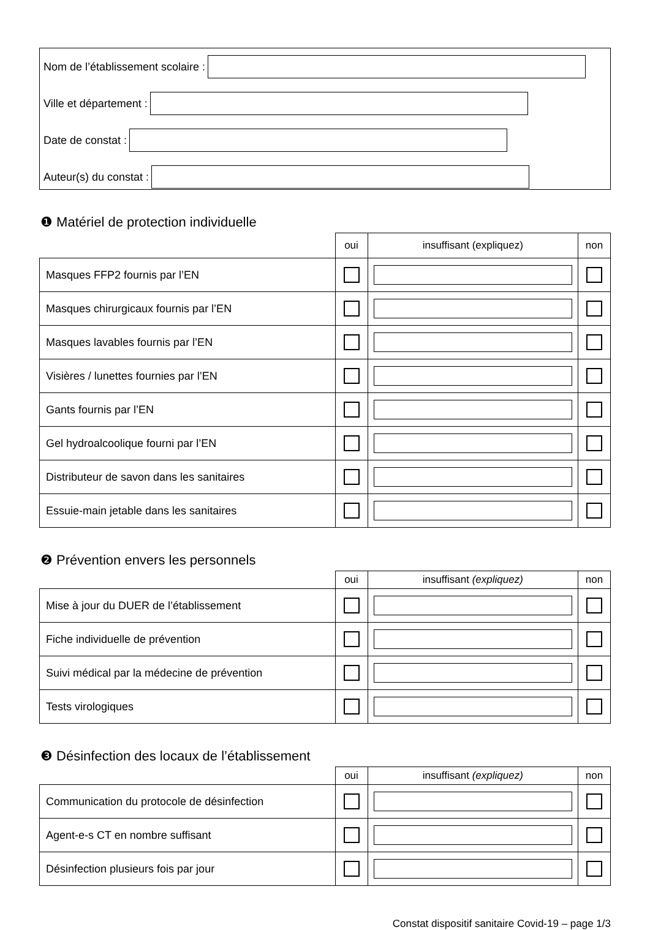Nom de l’établissement scolaire :
Ville et département :
Date de constat :
Auteur(s) du constat :
❶ Matériel de protection individuelle
| | oui | insuffisant (expliquez) | non |
| --- | --- | --- | --- |
| Masques FFP2 fournis par l’EN | | | |
| Masques chirurgicaux fournis par l’EN | | | |
| Masques lavables fournis par l’EN | | | |
| Visières / lunettes fournies par l’EN | | | |
| Gants fournis par l’EN | | | |
| Gel hydroalcoolique fourni par l’EN | | | |
| Distributeur de savon dans les sanitaires | | | |
| Essuie-main jetable dans les sanitaires | | | |
❷ Prévention envers les personnels
| | oui | insuffisant (expliquez) | non |
| --- | --- | --- | --- |
| Mise à jour du DUER de l’établissement | | | |
| Fiche individuelle de prévention | | | |
| Suivi médical par la médecine de prévention | | | |
| Tests virologiques | | | |
❸ Désinfection des locaux de l’établissement
| | oui | insuffisant (expliquez) | non |
| --- | --- | --- | --- |
| Communication du protocole de désinfection | | | |
| Agent-e-s CT en nombre suffisant | | | |
| Désinfection plusieurs fois par jour | | | |
Constat dispositif sanitaire Covid-19 – page 1/3